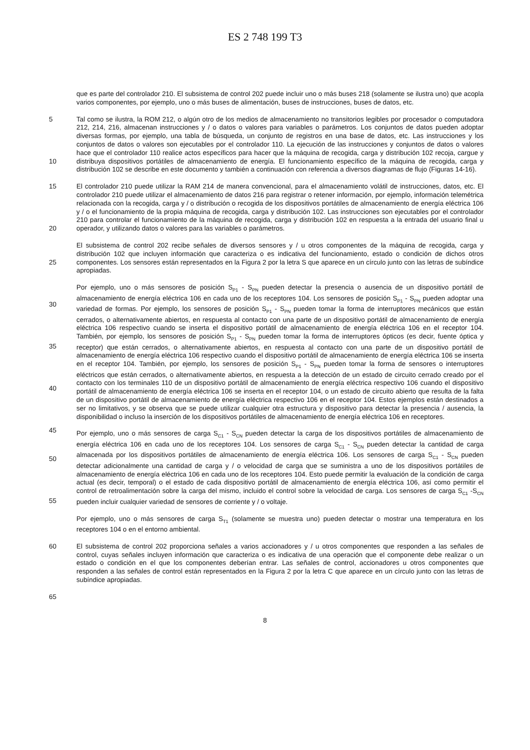ES 2 748 199 T3
que es parte del controlador 210. El subsistema de control 202 puede incluir uno o más buses 218 (solamente se ilustra uno) que acopla varios componentes, por ejemplo, uno o más buses de alimentación, buses de instrucciones, buses de datos, etc.
5 Tal como se ilustra, la ROM 212, o algún otro de los medios de almacenamiento no transitorios legibles por procesador o computadora 212, 214, 216, almacenan instrucciones y / o datos o valores para variables o parámetros. Los conjuntos de datos pueden adoptar diversas formas, por ejemplo, una tabla de búsqueda, un conjunto de registros en una base de datos, etc. Las instrucciones y los conjuntos de datos o valores son ejecutables por el controlador 110. La ejecución de las instrucciones y conjuntos de datos o valores hace que el
10
controlador 110 realice actos específicos para hacer que la máquina de recogida, carga y distribución 102 recoja, cargue y distribuya dispositivos portátiles de almacenamiento de energía. El funcionamiento específico de la máquina de recogida, carga y distribución 102 se describe en este documento y también a continuación con referencia a diversos diagramas de flujo (Figuras 14-16).
15 El controlador 210 puede utilizar la RAM 214 de manera convencional, para el almacenamiento volátil de instrucciones, datos, etc. El controlador 210 puede utilizar el almacenamiento de datos 216 para registrar o retener información, por ejemplo, información telemétrica relacionada con la recogida, carga y / o distribución o recogida de los dispositivos portátiles de almacenamiento de energía eléctrica 106 y / o el funcionamiento de la propia máquina de recogida, carga y distribución 102. Las instrucciones son ejecutables por el controlador 210 para
20
controlar el funcionamiento de la máquina de recogida, carga y distribución 102 en respuesta a la entrada del usuario final u operador, y utilizando datos o valores para las variables o parámetros.
El subsistema de control 202 recibe señales de diversos sensores y / u otros componentes de la máquina de recogida, carga y distribución 102 que incluyen información que caracteriza o es indicativa del funcionamiento,
25
estado o condición de dichos otros componentes. Los sensores están representados en la Figura 2 por la letra S que aparece en un círculo junto con las letras de subíndice apropiadas.
Por ejemplo, uno o más sensores de posición S<sub>P1</sub> - S<sub>PN</sub> pueden detectar la presencia o ausencia de un dispositivo portátil de almacenamiento de energía eléctrica 106 en cada uno de los receptores 104. Los sensores de posición
30
S<sub>P1</sub> - S<sub>PN</sub> pueden adoptar una variedad de formas. Por ejemplo, los sensores de posición S<sub>P1</sub> - S<sub>PN</sub> pueden tomar la forma de interruptores mecánicos que están cerrados, o alternativamente abiertos, en respuesta al contacto con una parte de un dispositivo portátil de almacenamiento de energía eléctrica 106 respectivo cuando se inserta el dispositivo portátil de almacenamiento de energía eléctrica 106 en el receptor 104. También, por ejemplo, los sensores de posición S<sub>P1</sub> - S<sub>PN</sub> pueden tomar la forma de interruptores ópticos (es decir, fuente óptica y receptor)
35
que están cerrados, o alternativamente abiertos, en respuesta al contacto con una parte de un dispositivo portátil de almacenamiento de energía eléctrica 106 respectivo cuando el dispositivo portátil de almacenamiento de energía eléctrica 106 se inserta en el receptor 104. También, por ejemplo, los sensores de posición S<sub>P1</sub> - S<sub>PN</sub> pueden tomar la forma de sensores o interruptores eléctricos que están cerrados, o alternativamente abiertos, en respuesta a la detección de un estado de circuito cerrado creado por el contacto con los terminales 110 de un
40
dispositivo portátil de almacenamiento de energía eléctrica respectivo 106 cuando el dispositivo portátil de almacenamiento de energía eléctrica 106 se inserta en el receptor 104, o un estado de circuito abierto que resulta de la falta de un dispositivo portátil de almacenamiento de energía eléctrica respectivo 106 en el receptor 104. Estos ejemplos están destinados a ser no limitativos, y se observa que se puede utilizar cualquier otra estructura y dispositivo para detectar la presencia / ausencia, la disponibilidad o incluso la inserción de los dispositivos
45
portátiles de almacenamiento de energía eléctrica 106 en receptores.
Por ejemplo, uno o más sensores de carga S<sub>C1</sub> - S<sub>CN</sub> pueden detectar la carga de los dispositivos portátiles de almacenamiento de energía eléctrica 106 en cada uno de los receptores 104. Los sensores de carga S<sub>C1</sub> - S<sub>CN</sub> pueden detectar la cantidad de carga almacenada por los dispositivos portátiles de almacenamiento de energía
50
eléctrica 106. Los sensores de carga S<sub>C1</sub> - S<sub>CN</sub> pueden detectar adicionalmente una cantidad de carga y / o velocidad de carga que se suministra a uno de los dispositivos portátiles de almacenamiento de energía eléctrica 106 en cada uno de los receptores 104. Esto puede permitir la evaluación de la condición de carga actual (es decir, temporal) o el estado de cada dispositivo portátil de almacenamiento de energía eléctrica 106, así como permitir el control de retroalimentación sobre la carga del mismo, incluido el control sobre la velocidad de carga. Los sensores
55
de carga S<sub>C1</sub> -S<sub>CN</sub> pueden incluir cualquier variedad de sensores de corriente y / o voltaje.
Por ejemplo, uno o más sensores de carga S<sub>T1</sub> (solamente se muestra uno) pueden detectar o mostrar una temperatura en los receptores 104 o en el entorno ambiental.
60 El subsistema de control 202 proporciona señales a varios accionadores y / u otros componentes que responden a las señales de control, cuyas señales incluyen información que caracteriza o es indicativa de una operación que el componente debe realizar o un estado o condición en el que los componentes deberían entrar. Las señales de control, accionadores u otros componentes que responden a las señales de control están representados en la Figura 2 por la letra C que aparece en un círculo junto con las letras de subíndice apropiadas.
65
8